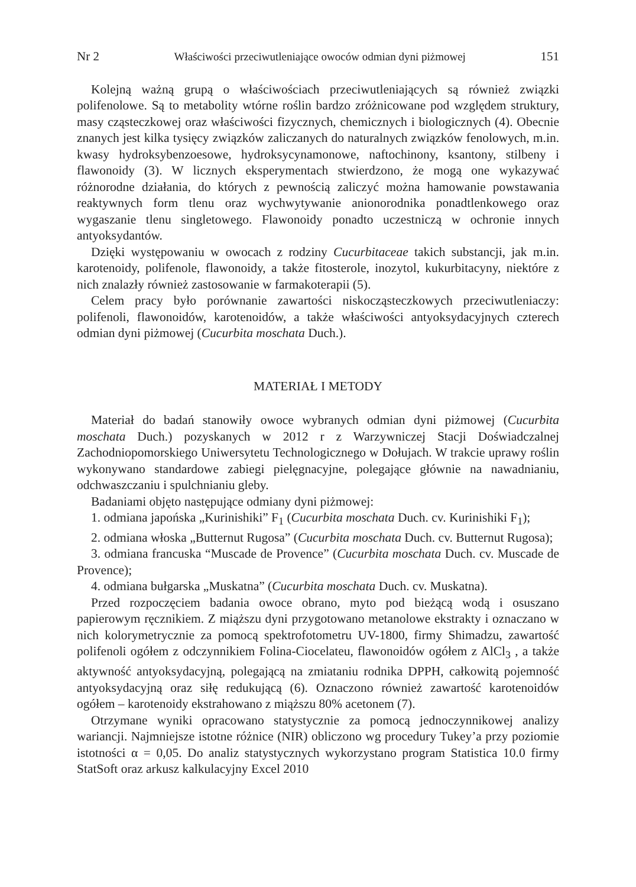Nr 2 Właściwości przeciwutleniające owoców odmian dyni piżmowej 151
Kolejną ważną grupą o właściwościach przeciwutleniających są również związki polifenolowe. Są to metabolity wtórne roślin bardzo zróżnicowane pod względem struktury, masy cząsteczkowej oraz właściwości fizycznych, chemicznych i biologicznych (4). Obecnie znanych jest kilka tysięcy związków zaliczanych do naturalnych związków fenolowych, m.in. kwasy hydroksybenzoesowe, hydroksycynamonowe, naftochinony, ksantony, stilbeny i flawonoidy (3). W licznych eksperymentach stwierdzono, że mogą one wykazywać różnorodne działania, do których z pewnością zaliczyć można hamowanie powstawania reaktywnych form tlenu oraz wychwytywanie anionorodnika ponadtlenkowego oraz wygaszanie tlenu singletowego. Flawonoidy ponadto uczestniczą w ochronie innych antyoksydantów.
Dzięki występowaniu w owocach z rodziny Cucurbitaceae takich substancji, jak m.in. karotenoidy, polifenole, flawonoidy, a także fitosterole, inozytol, kukurbitacyny, niektóre z nich znalazły również zastosowanie w farmakoterapii (5).
Celem pracy było porównanie zawartości niskocząsteczkowych przeciwutleniaczy: polifenoli, flawonoidów, karotenoidów, a także właściwości antyoksydacyjnych czterech odmian dyni piżmowej (Cucurbita moschata Duch.).
MATERIAŁ I METODY
Materiał do badań stanowiły owoce wybranych odmian dyni piżmowej (Cucurbita moschata Duch.) pozyskanych w 2012 r z Warzywniczej Stacji Doświadczalnej Zachodniopomorskiego Uniwersytetu Technologicznego w Dołujach. W trakcie uprawy roślin wykonywano standardowe zabiegi pielęgnacyjne, polegające głównie na nawadnianiu, odchwaszczaniu i spulchnianiu gleby.
Badaniami objęto następujące odmiany dyni piżmowej:
1. odmiana japońska „Kurinishiki” F<sub>1</sub> (Cucurbita moschata Duch. cv. Kurinishiki F<sub>1</sub>);
2. odmiana włoska „Butternut Rugosa” (Cucurbita moschata Duch. cv. Butternut Rugosa);
3. odmiana francuska “Muscade de Provence” (Cucurbita moschata Duch. cv. Muscade de Provence);
4. odmiana bułgarska „Muskatna” (Cucurbita moschata Duch. cv. Muskatna).
Przed rozpoczęciem badania owoce obrano, myto pod bieżącą wodą i osuszano papierowym ręcznikiem. Z miąższu dyni przygotowano metanolowe ekstrakty i oznaczano w nich kolorymetrycznie za pomocą spektrofotometru UV-1800, firmy Shimadzu, zawartość polifenoli ogółem z odczynnikiem Folina-Ciocelateu, flawonoidów ogółem z AlCl<sub>3</sub> , a także aktywność antyoksydacyjną, polegającą na zmiataniu rodnika DPPH, całkowitą pojemność antyoksydacyjną oraz siłę redukującą (6). Oznaczono również zawartość karotenoidów ogółem – karotenoidy ekstrahowano z miąższu 80% acetonem (7).
Otrzymane wyniki opracowano statystycznie za pomocą jednoczynnikowej analizy wariancji. Najmniejsze istotne różnice (NIR) obliczono wg procedury Tukey’a przy poziomie istotności α = 0,05. Do analiz statystycznych wykorzystano program Statistica 10.0 firmy StatSoft oraz arkusz kalkulacyjny Excel 2010